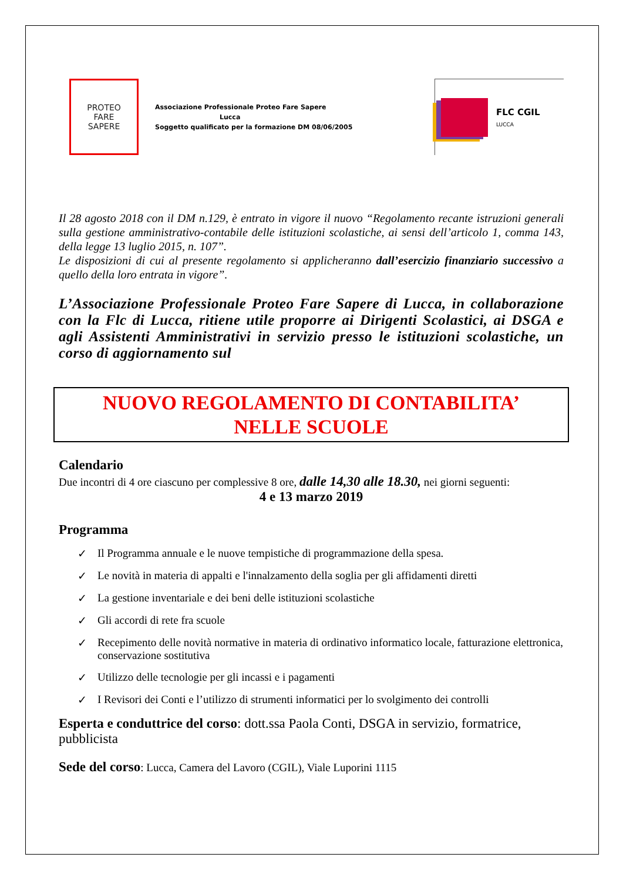PROTEO
FARE
SAPERE
Associazione Professionale Proteo Fare Sapere
Lucca
Soggetto qualificato per la formazione DM 08/06/2005
FLC CGIL
LUCCA
Il 28 agosto 2018 con il DM n.129, è entrato in vigore il nuovo “Regolamento recante istruzioni generali sulla gestione amministrativo-contabile delle istituzioni scolastiche, ai sensi dell’articolo 1, comma 143, della legge 13 luglio 2015, n. 107”.
Le disposizioni di cui al presente regolamento si applicheranno dall’esercizio finanziario successivo a quello della loro entrata in vigore”.
L’Associazione Professionale Proteo Fare Sapere di Lucca, in collaborazione con la Flc di Lucca, ritiene utile proporre ai Dirigenti Scolastici, ai DSGA e agli Assistenti Amministrativi in servizio presso le istituzioni scolastiche, un corso di aggiornamento sul
NUOVO REGOLAMENTO DI CONTABILITA’
NELLE SCUOLE
Calendario
Due incontri di 4 ore ciascuno per complessive 8 ore, dalle 14,30 alle 18.30, nei giorni seguenti:
4 e 13 marzo 2019
Programma
✓ Il Programma annuale e le nuove tempistiche di programmazione della spesa.
✓ Le novità in materia di appalti e l'innalzamento della soglia per gli affidamenti diretti
✓ La gestione inventariale e dei beni delle istituzioni scolastiche
✓ Gli accordi di rete fra scuole
✓ Recepimento delle novità normative in materia di ordinativo informatico locale, fatturazione elettronica, conservazione sostitutiva
✓ Utilizzo delle tecnologie per gli incassi e i pagamenti
✓ I Revisori dei Conti e l’utilizzo di strumenti informatici per lo svolgimento dei controlli
Esperta e conduttrice del corso: dott.ssa Paola Conti, DSGA in servizio, formatrice, pubblicista
Sede del corso: Lucca, Camera del Lavoro (CGIL), Viale Luporini 1115